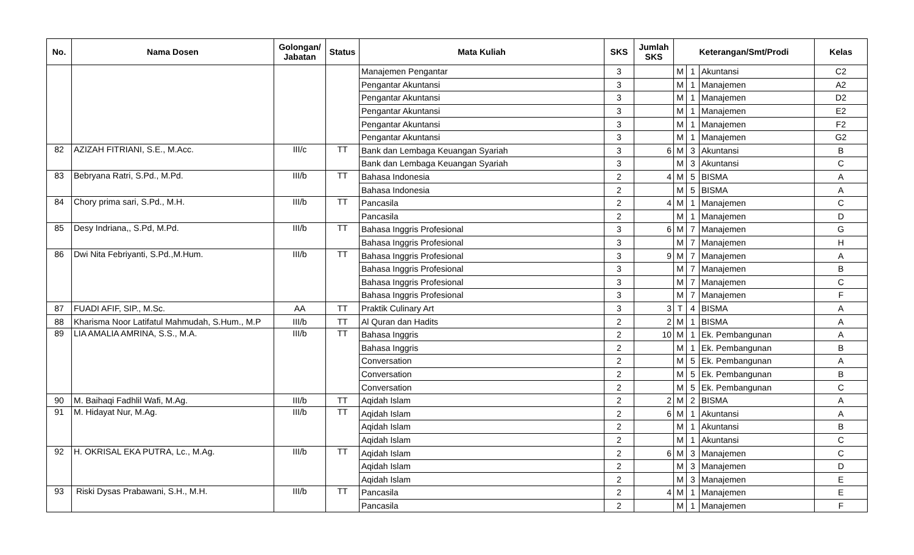| No. | Nama Dosen | Golongan/ Jabatan | Status | Mata Kuliah | SKS | Jumlah SKS | Keterangan/Smt/Prodi | | | Kelas |
| --- | --- | --- | --- | --- | --- | --- | --- | --- | --- | --- |
| | | | | Manajemen Pengantar | 3 | | M | 1 | Akuntansi | C2 |
| | | | | Pengantar Akuntansi | 3 | | M | 1 | Manajemen | A2 |
| | | | | Pengantar Akuntansi | 3 | | M | 1 | Manajemen | D2 |
| | | | | Pengantar Akuntansi | 3 | | M | 1 | Manajemen | E2 |
| | | | | Pengantar Akuntansi | 3 | | M | 1 | Manajemen | F2 |
| | | | | Pengantar Akuntansi | 3 | | M | 1 | Manajemen | G2 |
| 82 | AZIZAH FITRIANI, S.E., M.Acc. | III/c | TT | Bank dan Lembaga Keuangan Syariah | 3 | 6 | M | 3 | Akuntansi | B |
| | | | | Bank dan Lembaga Keuangan Syariah | 3 | | M | 3 | Akuntansi | C |
| 83 | Bebryana Ratri, S.Pd., M.Pd. | III/b | TT | Bahasa Indonesia | 2 | 4 | M | 5 | BISMA | A |
| | | | | Bahasa Indonesia | 2 | | M | 5 | BISMA | A |
| 84 | Chory prima sari, S.Pd., M.H. | III/b | TT | Pancasila | 2 | 4 | M | 1 | Manajemen | C |
| | | | | Pancasila | 2 | | M | 1 | Manajemen | D |
| 85 | Desy Indriana,, S.Pd, M.Pd. | III/b | TT | Bahasa Inggris Profesional | 3 | 6 | M | 7 | Manajemen | G |
| | | | | Bahasa Inggris Profesional | 3 | | M | 7 | Manajemen | H |
| 86 | Dwi Nita Febriyanti, S.Pd.,M.Hum. | III/b | TT | Bahasa Inggris Profesional | 3 | 9 | M | 7 | Manajemen | A |
| | | | | Bahasa Inggris Profesional | 3 | | M | 7 | Manajemen | B |
| | | | | Bahasa Inggris Profesional | 3 | | M | 7 | Manajemen | C |
| | | | | Bahasa Inggris Profesional | 3 | | M | 7 | Manajemen | F |
| 87 | FUADI AFIF, SIP., M.Sc. | AA | TT | Praktik Culinary Art | 3 | 3 | T | 4 | BISMA | A |
| 88 | Kharisma Noor Latifatul Mahmudah, S.Hum., M.P | III/b | TT | Al Quran dan Hadits | 2 | 2 | M | 1 | BISMA | A |
| 89 | LIA AMALIA AMRINA, S.S., M.A. | III/b | TT | Bahasa Inggris | 2 | 10 | M | 1 | Ek. Pembangunan | A |
| | | | | Bahasa Inggris | 2 | | M | 1 | Ek. Pembangunan | B |
| | | | | Conversation | 2 | | M | 5 | Ek. Pembangunan | A |
| | | | | Conversation | 2 | | M | 5 | Ek. Pembangunan | B |
| | | | | Conversation | 2 | | M | 5 | Ek. Pembangunan | C |
| 90 | M. Baihaqi Fadhlil Wafi, M.Ag. | III/b | TT | Aqidah Islam | 2 | 2 | M | 2 | BISMA | A |
| 91 | M. Hidayat Nur, M.Ag. | III/b | TT | Aqidah Islam | 2 | 6 | M | 1 | Akuntansi | A |
| | | | | Aqidah Islam | 2 | | M | 1 | Akuntansi | B |
| | | | | Aqidah Islam | 2 | | M | 1 | Akuntansi | C |
| 92 | H. OKRISAL EKA PUTRA, Lc., M.Ag. | III/b | TT | Aqidah Islam | 2 | 6 | M | 3 | Manajemen | C |
| | | | | Aqidah Islam | 2 | | M | 3 | Manajemen | D |
| | | | | Aqidah Islam | 2 | | M | 3 | Manajemen | E |
| 93 | Riski Dysas Prabawani, S.H., M.H. | III/b | TT | Pancasila | 2 | 4 | M | 1 | Manajemen | E |
| | | | | Pancasila | 2 | | M | 1 | Manajemen | F |